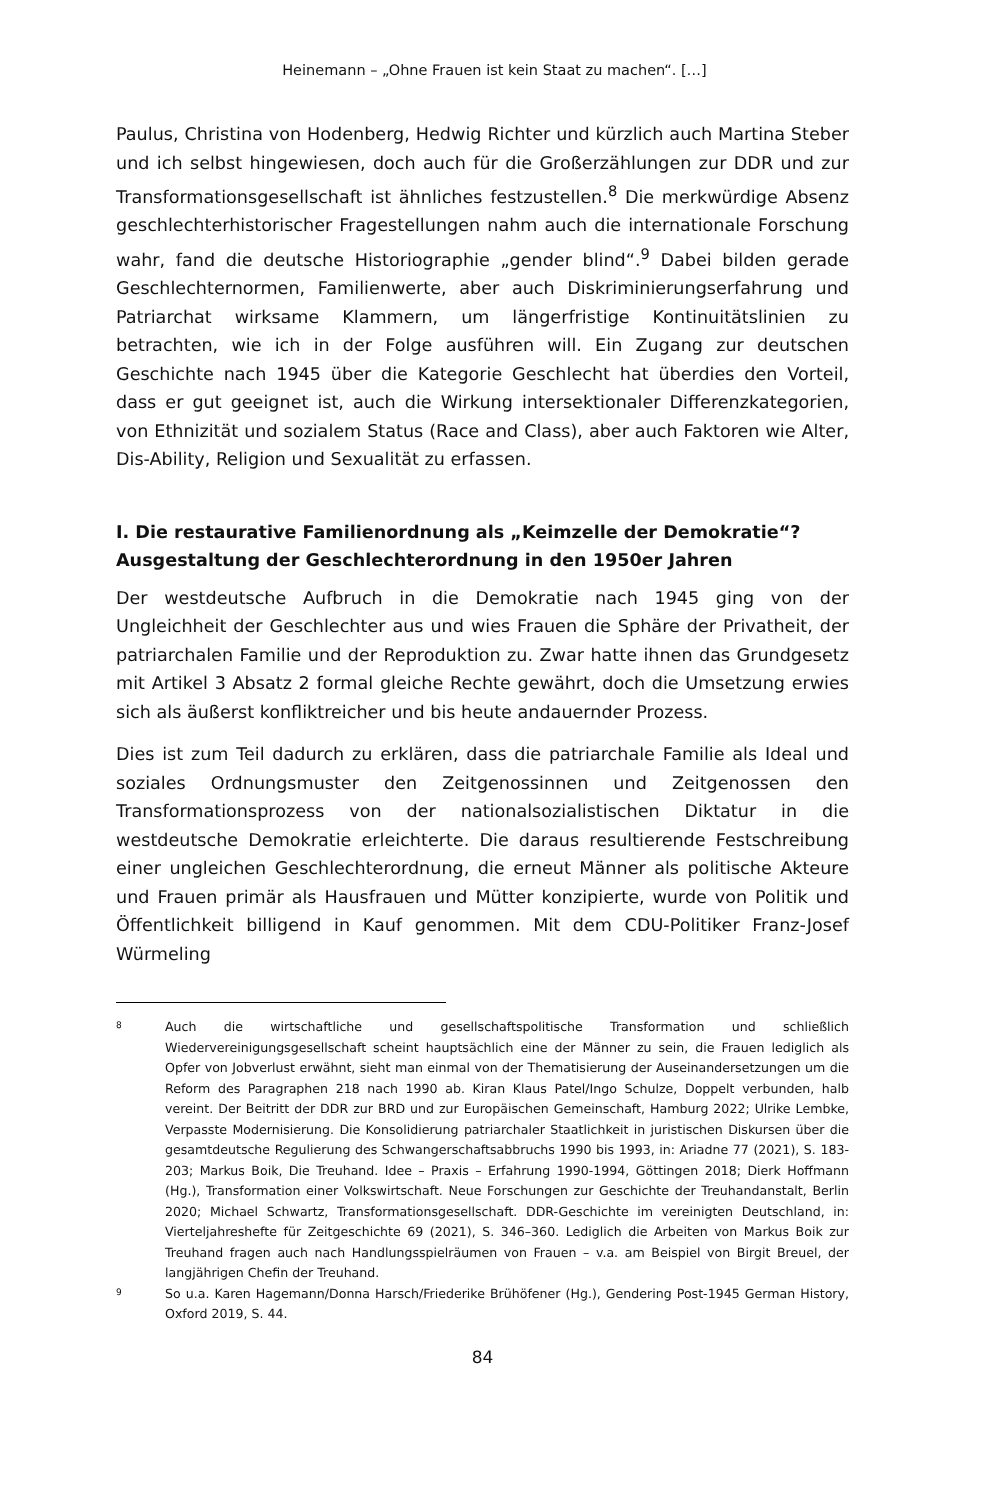Heinemann – „Ohne Frauen ist kein Staat zu machen“. […]
Paulus, Christina von Hodenberg, Hedwig Richter und kürzlich auch Martina Steber und ich selbst hingewiesen, doch auch für die Großerzählungen zur DDR und zur Transformationsgesellschaft ist ähnliches festzustellen.<sup>8</sup> Die merkwürdige Absenz geschlechterhistorischer Fragestellungen nahm auch die internationale Forschung wahr, fand die deutsche Historiographie „gender blind“.<sup>9</sup> Dabei bilden gerade Geschlechternormen, Familienwerte, aber auch Diskriminierungserfahrung und Patriarchat wirksame Klammern, um längerfristige Kontinuitätslinien zu betrachten, wie ich in der Folge ausführen will. Ein Zugang zur deutschen Geschichte nach 1945 über die Kategorie Geschlecht hat überdies den Vorteil, dass er gut geeignet ist, auch die Wirkung intersektionaler Differenzkategorien, von Ethnizität und sozialem Status (Race and Class), aber auch Faktoren wie Alter, Dis-Ability, Religion und Sexualität zu erfassen.
I. Die restaurative Familienordnung als „Keimzelle der Demokratie“? Ausgestaltung der Geschlechterordnung in den 1950er Jahren
Der westdeutsche Aufbruch in die Demokratie nach 1945 ging von der Ungleichheit der Geschlechter aus und wies Frauen die Sphäre der Privatheit, der patriarchalen Familie und der Reproduktion zu. Zwar hatte ihnen das Grundgesetz mit Artikel 3 Absatz 2 formal gleiche Rechte gewährt, doch die Umsetzung erwies sich als äußerst konfliktreicher und bis heute andauernder Prozess.
Dies ist zum Teil dadurch zu erklären, dass die patriarchale Familie als Ideal und soziales Ordnungsmuster den Zeitgenossinnen und Zeitgenossen den Transformationsprozess von der nationalsozialistischen Diktatur in die westdeutsche Demokratie erleichterte. Die daraus resultierende Festschreibung einer ungleichen Geschlechterordnung, die erneut Männer als politische Akteure und Frauen primär als Hausfrauen und Mütter konzipierte, wurde von Politik und Öffentlichkeit billigend in Kauf genommen. Mit dem CDU-Politiker Franz-Josef Würmeling
8
Auch die wirtschaftliche und gesellschaftspolitische Transformation und schließlich Wiedervereinigungsgesellschaft scheint hauptsächlich eine der Männer zu sein, die Frauen lediglich als Opfer von Jobverlust erwähnt, sieht man einmal von der Thematisierung der Auseinandersetzungen um die Reform des Paragraphen 218 nach 1990 ab. Kiran Klaus Patel/Ingo Schulze, Doppelt verbunden, halb vereint. Der Beitritt der DDR zur BRD und zur Europäischen Gemeinschaft, Hamburg 2022; Ulrike Lembke, Verpasste Modernisierung. Die Konsolidierung patriarchaler Staatlichkeit in juristischen Diskursen über die gesamtdeutsche Regulierung des Schwangerschaftsabbruchs 1990 bis 1993, in: Ariadne 77 (2021), S. 183-203; Markus Boik, Die Treuhand. Idee – Praxis – Erfahrung 1990-1994, Göttingen 2018; Dierk Hoffmann (Hg.), Transformation einer Volkswirtschaft. Neue Forschungen zur Geschichte der Treuhandanstalt, Berlin 2020; Michael Schwartz, Transformationsgesellschaft. DDR-Geschichte im vereinigten Deutschland, in: Vierteljahreshefte für Zeitgeschichte 69 (2021), S. 346–360. Lediglich die Arbeiten von Markus Boik zur Treuhand fragen auch nach Handlungsspielräumen von Frauen – v.a. am Beispiel von Birgit Breuel, der langjährigen Chefin der Treuhand.
9
So u.a. Karen Hagemann/Donna Harsch/Friederike Brühöfener (Hg.), Gendering Post-1945 German History, Oxford 2019, S. 44.
84